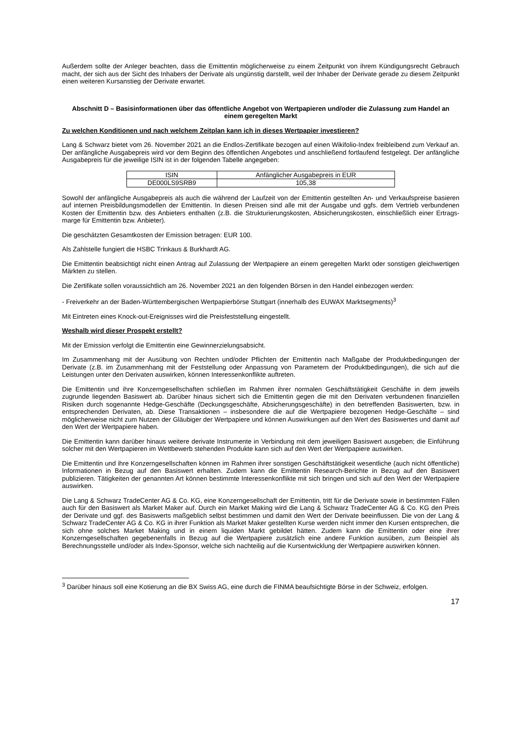Außerdem sollte der Anleger beachten, dass die Emittentin möglicherweise zu einem Zeitpunkt von ihrem Kündigungsrecht Gebrauch macht, der sich aus der Sicht des Inhabers der Derivate als ungünstig darstellt, weil der Inhaber der Derivate gerade zu diesem Zeitpunkt einen weiteren Kursanstieg der Derivate erwartet.
Abschnitt D – Basisinformationen über das öffentliche Angebot von Wertpapieren und/oder die Zulassung zum Handel an einem geregelten Markt
Zu welchen Konditionen und nach welchem Zeitplan kann ich in dieses Wertpapier investieren?
Lang & Schwarz bietet vom 26. November 2021 an die Endlos-Zertifikate bezogen auf einen Wikifolio-Index freibleibend zum Verkauf an. Der anfängliche Ausgabepreis wird vor dem Beginn des öffentlichen Angebotes und anschließend fortlaufend festgelegt. Der anfängliche Ausgabepreis für die jeweilige ISIN ist in der folgenden Tabelle angegeben:
| ISIN | Anfänglicher Ausgabepreis in EUR |
| DE000LS9SRB9 | 105,38 |
Sowohl der anfängliche Ausgabepreis als auch die während der Laufzeit von der Emittentin gestellten An- und Verkaufspreise basieren auf internen Preisbildungsmodellen der Emittentin. In diesen Preisen sind alle mit der Ausgabe und ggfs. dem Vertrieb verbundenen Kosten der Emittentin bzw. des Anbieters enthalten (z.B. die Strukturierungskosten, Absicherungskosten, einschließlich einer Ertrags-marge für Emittentin bzw. Anbieter).
Die geschätzten Gesamtkosten der Emission betragen: EUR 100.
Als Zahlstelle fungiert die HSBC Trinkaus & Burkhardt AG.
Die Emittentin beabsichtigt nicht einen Antrag auf Zulassung der Wertpapiere an einem geregelten Markt oder sonstigen gleichwertigen Märkten zu stellen.
Die Zertifikate sollen voraussichtlich am 26. November 2021 an den folgenden Börsen in den Handel einbezogen werden:
- Freiverkehr an der Baden-Württembergischen Wertpapierbörse Stuttgart (innerhalb des EUWAX Marktsegments)<sup>3</sup>
Mit Eintreten eines Knock-out-Ereignisses wird die Preisfeststellung eingestellt.
Weshalb wird dieser Prospekt erstellt?
Mit der Emission verfolgt die Emittentin eine Gewinnerzielungsabsicht.
Im Zusammenhang mit der Ausübung von Rechten und/oder Pflichten der Emittentin nach Maßgabe der Produktbedingungen der Derivate (z.B. im Zusammenhang mit der Feststellung oder Anpassung von Parametern der Produktbedingungen), die sich auf die Leistungen unter den Derivaten auswirken, können Interessenkonflikte auftreten.
Die Emittentin und ihre Konzerngesellschaften schließen im Rahmen ihrer normalen Geschäftstätigkeit Geschäfte in dem jeweils zugrunde liegenden Basiswert ab. Darüber hinaus sichert sich die Emittentin gegen die mit den Derivaten verbundenen finanziellen Risiken durch sogenannte Hedge-Geschäfte (Deckungsgeschäfte, Absicherungsgeschäfte) in den betreffenden Basiswerten, bzw. in entsprechenden Derivaten, ab. Diese Transaktionen – insbesondere die auf die Wertpapiere bezogenen Hedge-Geschäfte – sind möglicherweise nicht zum Nutzen der Gläubiger der Wertpapiere und können Auswirkungen auf den Wert des Basiswertes und damit auf den Wert der Wertpapiere haben.
Die Emittentin kann darüber hinaus weitere derivate Instrumente in Verbindung mit dem jeweiligen Basiswert ausgeben; die Einführung solcher mit den Wertpapieren im Wettbewerb stehenden Produkte kann sich auf den Wert der Wertpapiere auswirken.
Die Emittentin und ihre Konzerngesellschaften können im Rahmen ihrer sonstigen Geschäftstätigkeit wesentliche (auch nicht öffentliche) Informationen in Bezug auf den Basiswert erhalten. Zudem kann die Emittentin Research-Berichte in Bezug auf den Basiswert publizieren. Tätigkeiten der genannten Art können bestimmte Interessenkonflikte mit sich bringen und sich auf den Wert der Wertpapiere auswirken.
Die Lang & Schwarz TradeCenter AG & Co. KG, eine Konzerngesellschaft der Emittentin, tritt für die Derivate sowie in bestimmten Fällen auch für den Basiswert als Market Maker auf. Durch ein Market Making wird die Lang & Schwarz TradeCenter AG & Co. KG den Preis der Derivate und ggf. des Basiswerts maßgeblich selbst bestimmen und damit den Wert der Derivate beeinflussen. Die von der Lang & Schwarz TradeCenter AG & Co. KG in ihrer Funktion als Market Maker gestellten Kurse werden nicht immer den Kursen entsprechen, die sich ohne solches Market Making und in einem liquiden Markt gebildet hätten. Zudem kann die Emittentin oder eine ihrer Konzerngesellschaften gegebenenfalls in Bezug auf die Wertpapiere zusätzlich eine andere Funktion ausüben, zum Beispiel als Berechnungsstelle und/oder als Index-Sponsor, welche sich nachteilig auf die Kursentwicklung der Wertpapiere auswirken können.
<sup>3</sup> Darüber hinaus soll eine Kotierung an die BX Swiss AG, eine durch die FINMA beaufsichtigte Börse in der Schweiz, erfolgen.
17